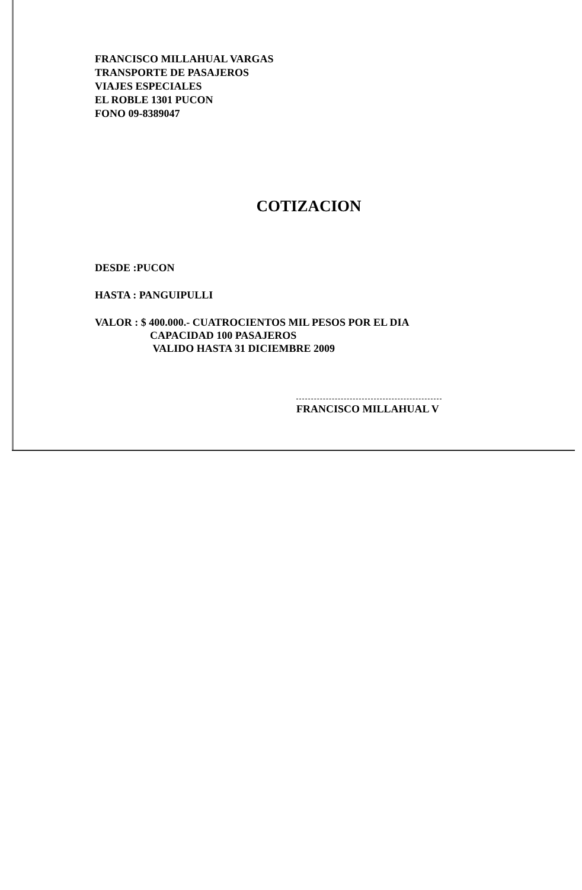FRANCISCO MILLAHUAL VARGAS
TRANSPORTE DE PASAJEROS
VIAJES ESPECIALES
EL ROBLE 1301 PUCON
FONO 09-8389047
COTIZACION
DESDE :PUCON
HASTA : PANGUIPULLI
VALOR : $ 400.000.- CUATROCIENTOS MIL PESOS POR EL DIA
CAPACIDAD 100 PASAJEROS
VALIDO HASTA 31 DICIEMBRE 2009
FRANCISCO MILLAHUAL V